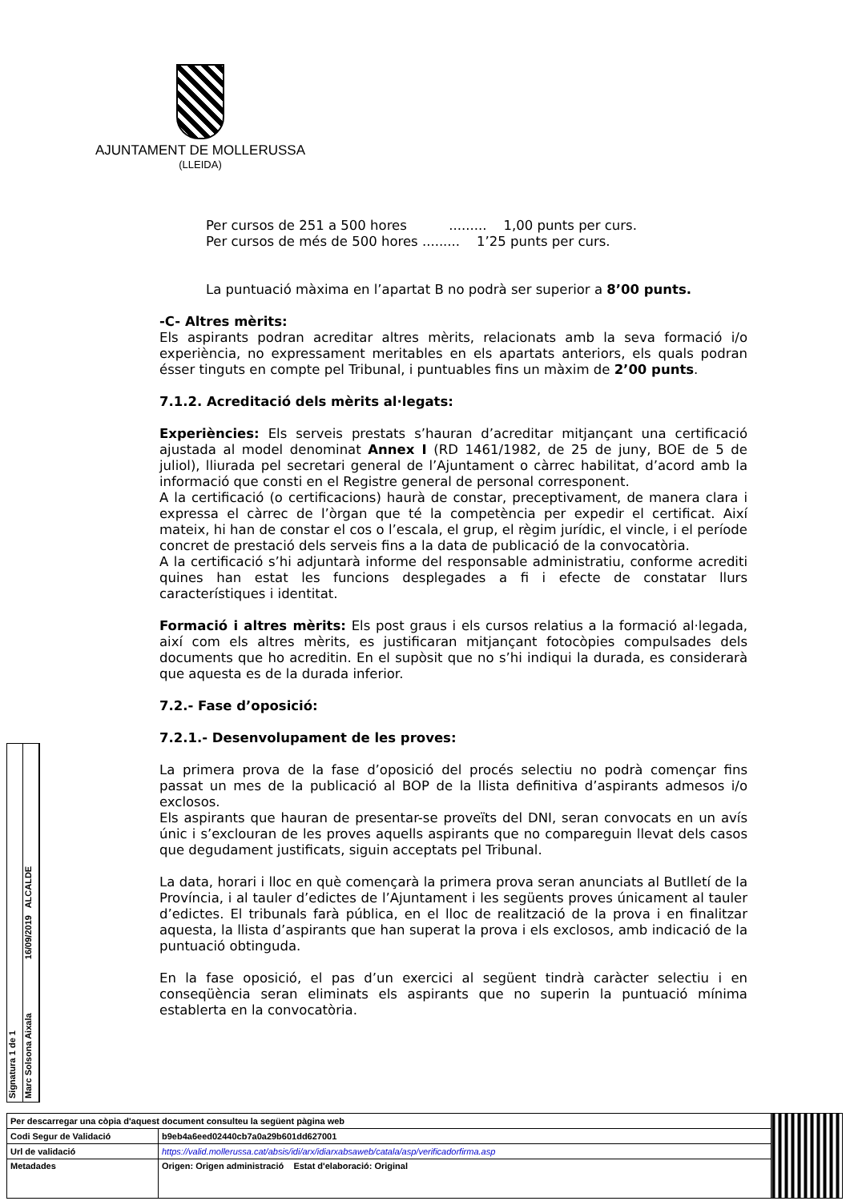AJUNTAMENT DE MOLLERUSSA
(LLEIDA)
Per cursos de 251 a 500 hores ......... 1,00 punts per curs.
Per cursos de més de 500 hores ......... 1’25 punts per curs.
La puntuació màxima en l’apartat B no podrà ser superior a 8’00 punts.
-C- Altres mèrits:
Els aspirants podran acreditar altres mèrits, relacionats amb la seva formació i/o experiència, no expressament meritables en els apartats anteriors, els quals podran ésser tinguts en compte pel Tribunal, i puntuables fins un màxim de 2’00 punts.
7.1.2. Acreditació dels mèrits al·legats:
Experiències: Els serveis prestats s’hauran d’acreditar mitjançant una certificació ajustada al model denominat Annex I (RD 1461/1982, de 25 de juny, BOE de 5 de juliol), lliurada pel secretari general de l’Ajuntament o càrrec habilitat, d’acord amb la informació que consti en el Registre general de personal corresponent.
A la certificació (o certificacions) haurà de constar, preceptivament, de manera clara i expressa el càrrec de l’òrgan que té la competència per expedir el certificat. Així mateix, hi han de constar el cos o l’escala, el grup, el règim jurídic, el vincle, i el període concret de prestació dels serveis fins a la data de publicació de la convocatòria.
A la certificació s’hi adjuntarà informe del responsable administratiu, conforme acrediti quines han estat les funcions desplegades a fi i efecte de constatar llurs característiques i identitat.
Formació i altres mèrits: Els post graus i els cursos relatius a la formació al·legada, així com els altres mèrits, es justificaran mitjançant fotocòpies compulsades dels documents que ho acreditin. En el supòsit que no s’hi indiqui la durada, es considerarà que aquesta es de la durada inferior.
7.2.- Fase d’oposició:
7.2.1.- Desenvolupament de les proves:
La primera prova de la fase d’oposició del procés selectiu no podrà començar fins passat un mes de la publicació al BOP de la llista definitiva d’aspirants admesos i/o exclosos.
Els aspirants que hauran de presentar-se proveïts del DNI, seran convocats en un avís únic i s’exclouran de les proves aquells aspirants que no compareguin llevat dels casos que degudament justificats, siguin acceptats pel Tribunal.
La data, horari i lloc en què començarà la primera prova seran anunciats al Butlletí de la Província, i al tauler d’edictes de l’Ajuntament i les següents proves únicament al tauler d’edictes. El tribunals farà pública, en el lloc de realització de la prova i en finalitzar aquesta, la llista d’aspirants que han superat la prova i els exclosos, amb indicació de la puntuació obtinguda.
En la fase oposició, el pas d’un exercici al següent tindrà caràcter selectiu i en conseqüència seran eliminats els aspirants que no superin la puntuació mínima establerta en la convocatòria.
Signatura 1 de 1
Marc Solsona Aixala 16/09/2019 ALCALDE
| Per descarregar una còpia d'aquest document consulteu la següent pàgina web | | |
| Codi Segur de Validació | b9eb4a6eed02440cb7a0a29b601dd627001 | |
| Url de validació | https://valid.mollerussa.cat/absis/idi/arx/idiarxabsaweb/catala/asp/verificadorfirma.asp | |
| Metadades | Origen: Origen administració Estat d'elaboració: Original | |